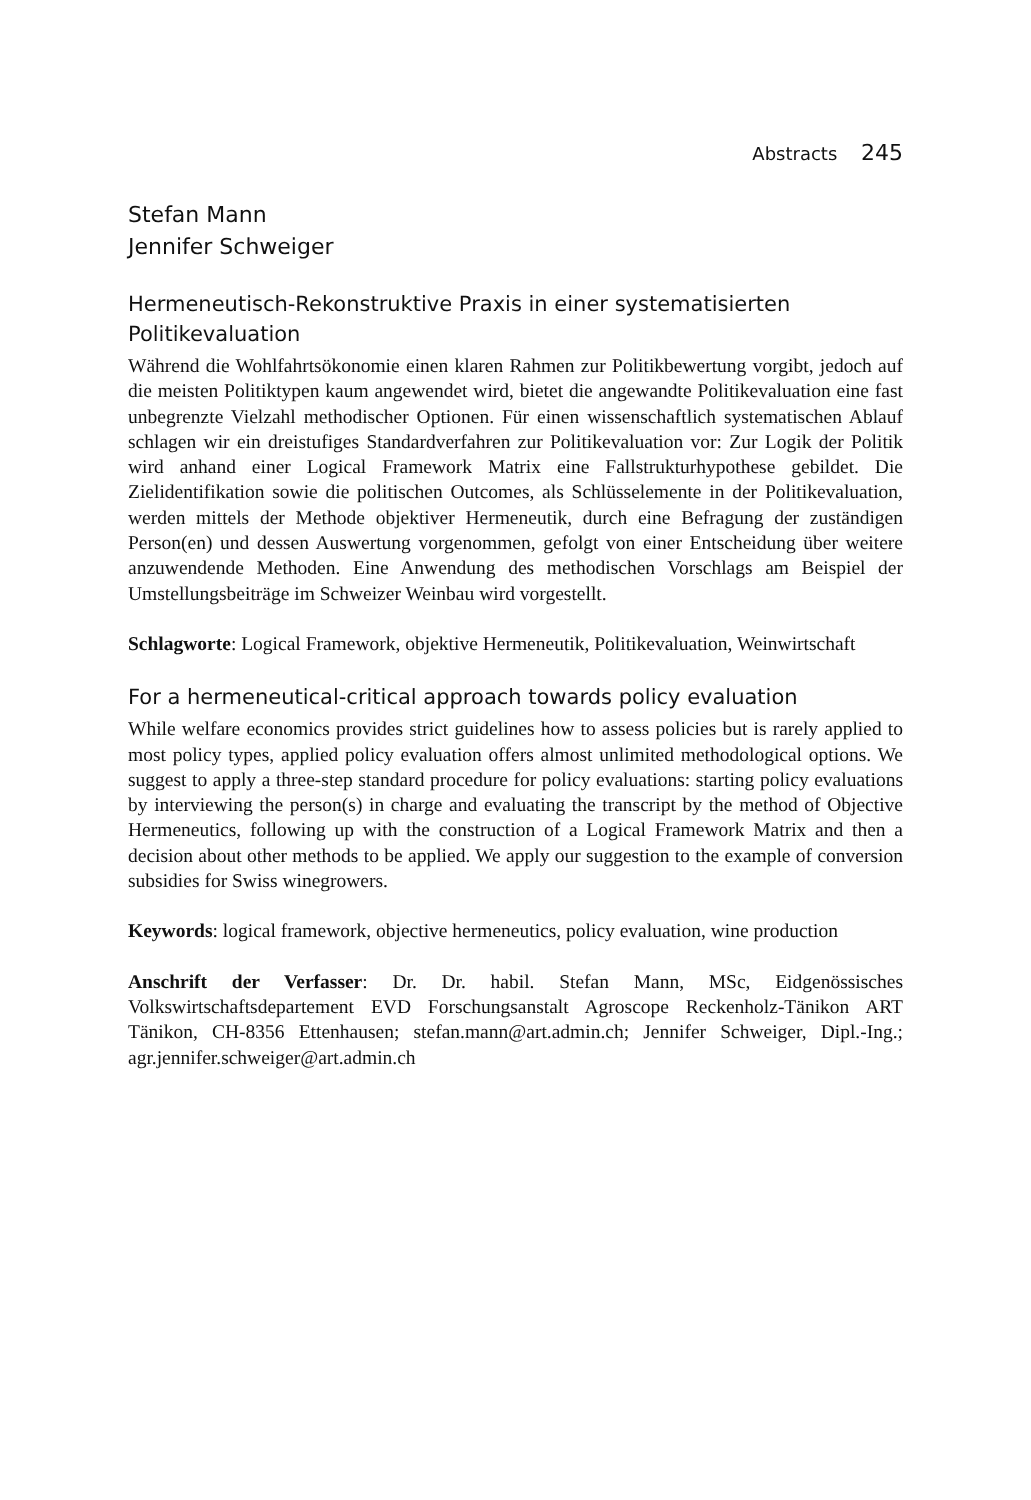Abstracts 245
Stefan Mann
Jennifer Schweiger
Hermeneutisch-Rekonstruktive Praxis in einer systematisierten Politikevaluation
Während die Wohlfahrtsökonomie einen klaren Rahmen zur Politikbewertung vorgibt, jedoch auf die meisten Politiktypen kaum angewendet wird, bietet die angewandte Politikevaluation eine fast unbegrenzte Vielzahl methodischer Optionen. Für einen wissenschaftlich systematischen Ablauf schlagen wir ein dreistufiges Standardverfahren zur Politikevaluation vor: Zur Logik der Politik wird anhand einer Logical Framework Matrix eine Fallstrukturhypothese gebildet. Die Zielidentifikation sowie die politischen Outcomes, als Schlüsselemente in der Politikevaluation, werden mittels der Methode objektiver Hermeneutik, durch eine Befragung der zuständigen Person(en) und dessen Auswertung vorgenommen, gefolgt von einer Entscheidung über weitere anzuwendende Methoden. Eine Anwendung des methodischen Vorschlags am Beispiel der Umstellungsbeiträge im Schweizer Weinbau wird vorgestellt.
Schlagworte: Logical Framework, objektive Hermeneutik, Politikevaluation, Weinwirtschaft
For a hermeneutical-critical approach towards policy evaluation
While welfare economics provides strict guidelines how to assess policies but is rarely applied to most policy types, applied policy evaluation offers almost unlimited methodological options. We suggest to apply a three-step standard procedure for policy evaluations: starting policy evaluations by interviewing the person(s) in charge and evaluating the transcript by the method of Objective Hermeneutics, following up with the construction of a Logical Framework Matrix and then a decision about other methods to be applied. We apply our suggestion to the example of conversion subsidies for Swiss winegrowers.
Keywords: logical framework, objective hermeneutics, policy evaluation, wine production
Anschrift der Verfasser: Dr. Dr. habil. Stefan Mann, MSc, Eidgenössisches Volkswirtschaftsdepartement EVD Forschungsanstalt Agroscope Reckenholz-Tänikon ART Tänikon, CH-8356 Ettenhausen; stefan.mann@art.admin.ch; Jennifer Schweiger, Dipl.-Ing.; agr.jennifer.schweiger@art.admin.ch